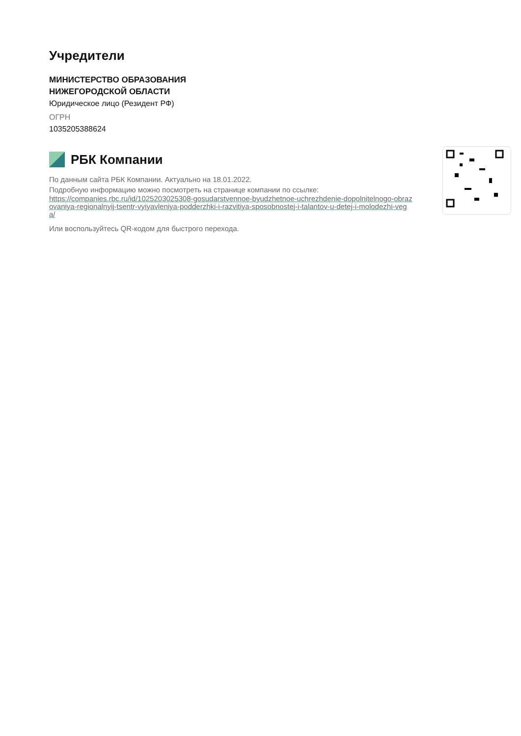Учредители
МИНИСТЕРСТВО ОБРАЗОВАНИЯ
НИЖЕГОРОДСКОЙ ОБЛАСТИ
Юридическое лицо (Резидент РФ)
ОГРН
1035205388624
РБК Компании
По данным сайта РБК Компании. Актуально на 18.01.2022.
Подробную информацию можно посмотреть на странице компании по ссылке:
https://companies.rbc.ru/id/1025203025308-gosudarstvennoe-byudzhetnoe-uchrezhdenie-dopolnitelnogo-obrazovaniya-regionalnyij-tsentr-vyiyavleniya-podderzhki-i-razvitiya-sposobnostej-i-talantov-u-detej-i-molodezhi-vega/
Или воспользуйтесь QR-кодом для быстрого перехода.